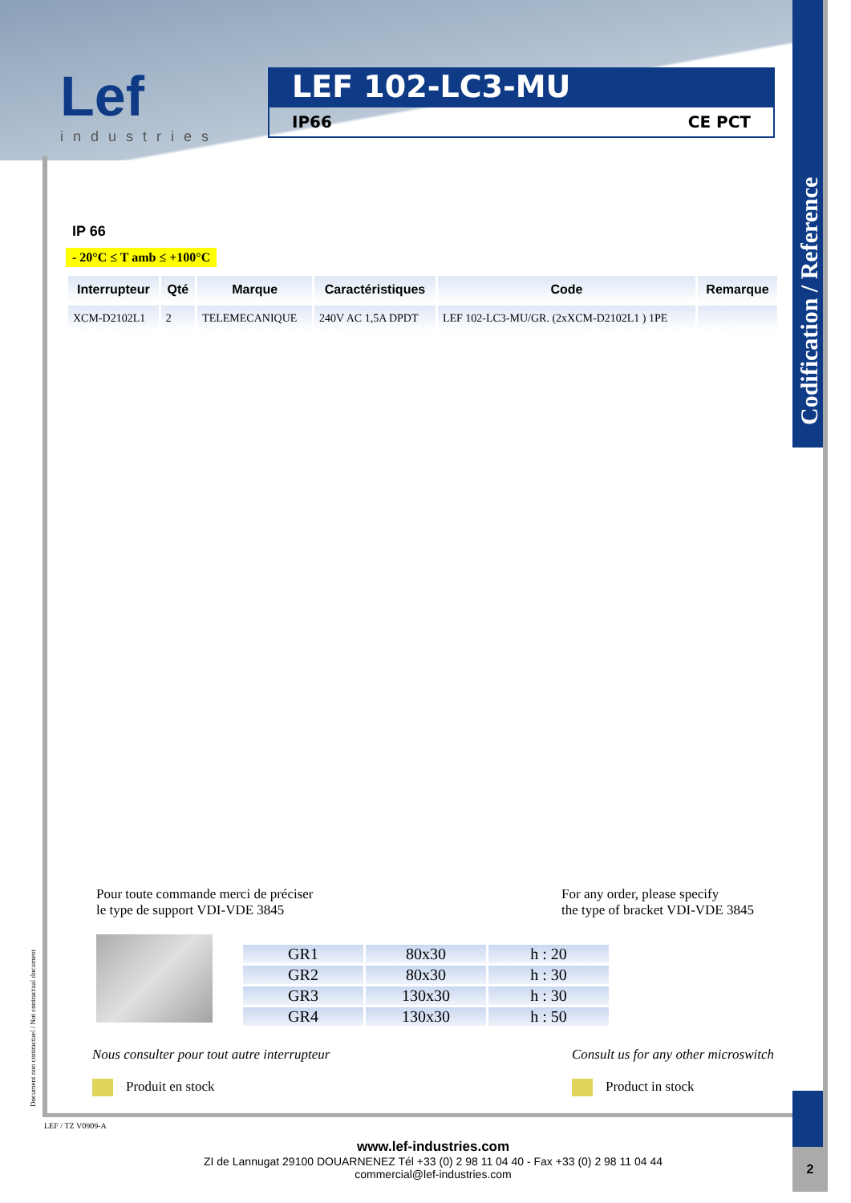Codification / Reference
Lef
industries
LEF 102-LC3-MU
IP66 CE PCT
IP 66
- 20°C ≤ T amb ≤ +100°C
| Interrupteur | Qté | Marque | Caractéristiques | Code | Remarque |
| --- | --- | --- | --- | --- | --- |
| XCM-D2102L1 | 2 | TELEMECANIQUE | 240V AC 1,5A DPDT | LEF 102-LC3-MU/GR. (2xXCM-D2102L1 ) 1PE | |
Pour toute commande merci de préciser
le type de support VDI-VDE 3845
For any order, please specify
the type of bracket VDI-VDE 3845
| GR1 | 80x30 | h : 20 |
| GR2 | 80x30 | h : 30 |
| GR3 | 130x30 | h : 30 |
| GR4 | 130x30 | h : 50 |
Nous consulter pour tout autre interrupteur
Produit en stock
Consult us for any other microswitch
Product in stock
Document non contractuel / Not contractual document
LEF / TZ V0909-A
www.lef-industries.com
ZI de Lannugat 29100 DOUARNENEZ Tél +33 (0) 2 98 11 04 40 - Fax +33 (0) 2 98 11 04 44
commercial@lef-industries.com
2